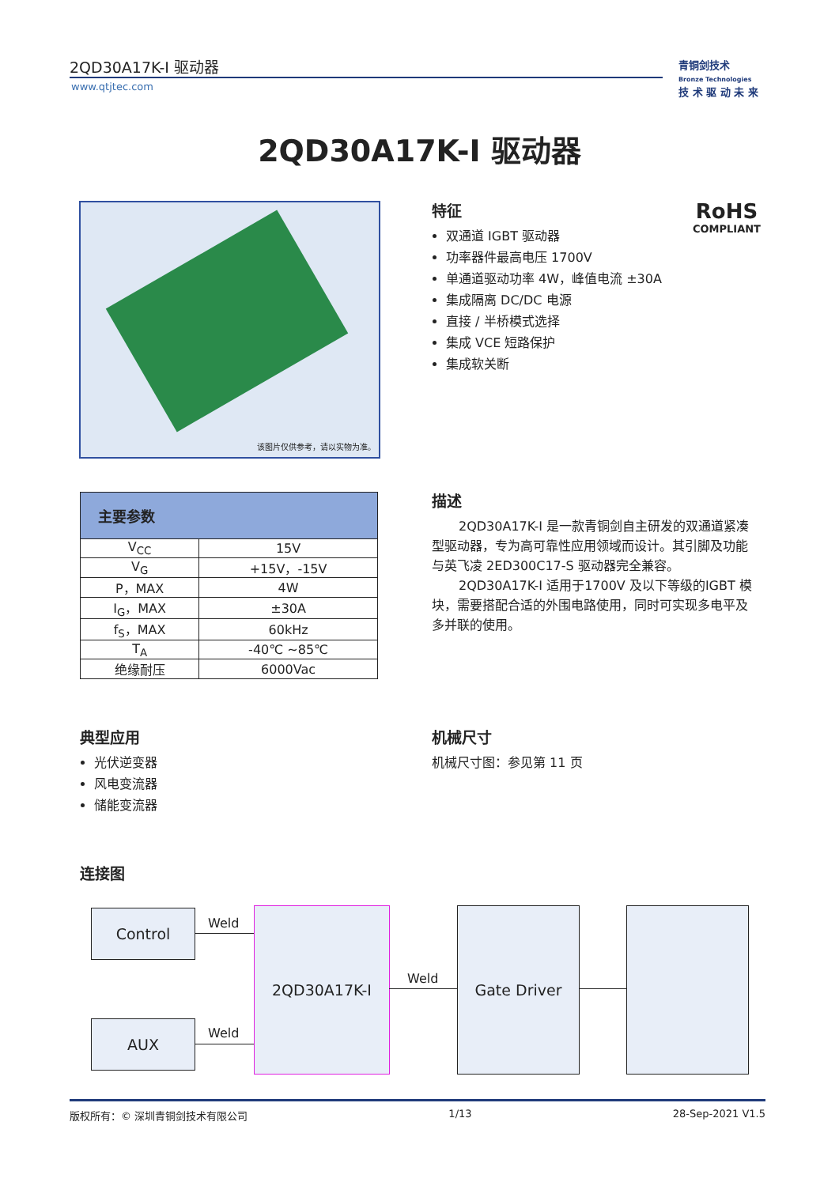2QD30A17K-I 驱动器
www.qtjtec.com
青铜剑技术
Bronze Technologies
技 术 驱 动 未 来
2QD30A17K-I 驱动器
该图片仅供参考，请以实物为准。
特征
双通道 IGBT 驱动器
功率器件最高电压 1700V
单通道驱动功率 4W，峰值电流 ±30A
集成隔离 DC/DC 电源
直接 / 半桥模式选择
集成 VCE 短路保护
集成软关断
RoHS
COMPLIANT
| 主要参数 | |
| --- | --- |
| V<sub>CC</sub> | 15V |
| V<sub>G</sub> | +15V，-15V |
| P，MAX | 4W |
| I<sub>G</sub>，MAX | ±30A |
| f<sub>S</sub>，MAX | 60kHz |
| T<sub>A</sub> | -40℃ ~85℃ |
| 绝缘耐压 | 6000Vac |
描述
2QD30A17K-I 是一款青铜剑自主研发的双通道紧凑型驱动器，专为高可靠性应用领域而设计。其引脚及功能与英飞凌 2ED300C17-S 驱动器完全兼容。
2QD30A17K-I 适用于1700V 及以下等级的IGBT 模块，需要搭配合适的外围电路使用，同时可实现多电平及多并联的使用。
典型应用
光伏逆变器
风电变流器
储能变流器
机械尺寸
机械尺寸图：参见第 11 页
连接图
Control
AUX
2QD30A17K-I Gate Driver
Weld
Weld
Weld
版权所有：© 深圳青铜剑技术有限公司 1/13 28-Sep-2021 V1.5